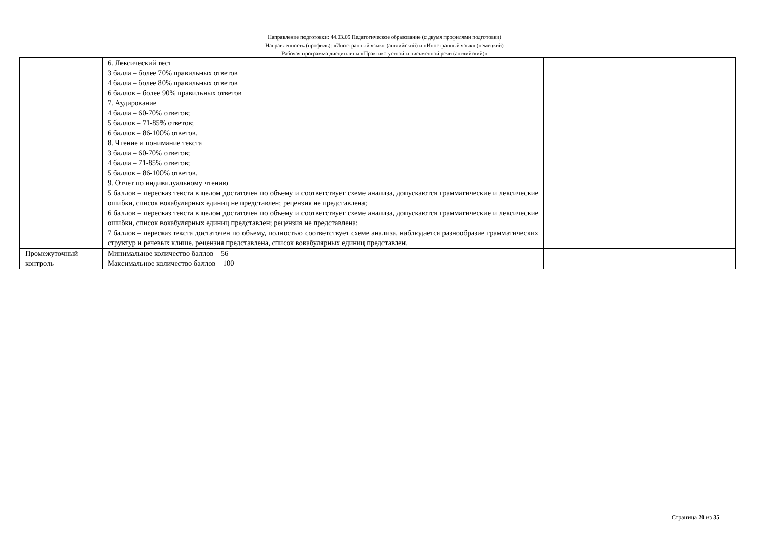Направление подготовки: 44.03.05 Педагогическое образование (с двумя профилями подготовки)
Направленность (профиль): «Иностранный язык» (английский) и «Иностранный язык» (немецкий)
Рабочая программа дисциплины «Практика устной и письменной речи (английский)»
| | 6. Лексический тест 3 балла – более 70% правильных ответов 4 балла – более 80% правильных ответов 6 баллов – более 90% правильных ответов 7. Аудирование 4 балла – 60-70% ответов; 5 баллов – 71-85% ответов; 6 баллов – 86-100% ответов. 8. Чтение и понимание текста 3 балла – 60-70% ответов; 4 балла – 71-85% ответов; 5 баллов – 86-100% ответов. 9. Отчет по индивидуальному чтению 5 баллов – пересказ текста в целом достаточен по объему и соответствует схеме анализа, допускаются грамматические и лексические ошибки, список вокабулярных единиц не представлен; рецензия не представлена; 6 баллов – пересказ текста в целом достаточен по объему и соответствует схеме анализа, допускаются грамматические и лексические ошибки, список вокабулярных единиц представлен; рецензия не представлена; 7 баллов – пересказ текста достаточен по объему, полностью соответствует схеме анализа, наблюдается разнообразие грамматических структур и речевых клише, рецензия представлена, список вокабулярных единиц представлен. | |
| Промежуточный контроль | Минимальное количество баллов – 56 Максимальное количество баллов – 100 | |
Страница 20 из 35